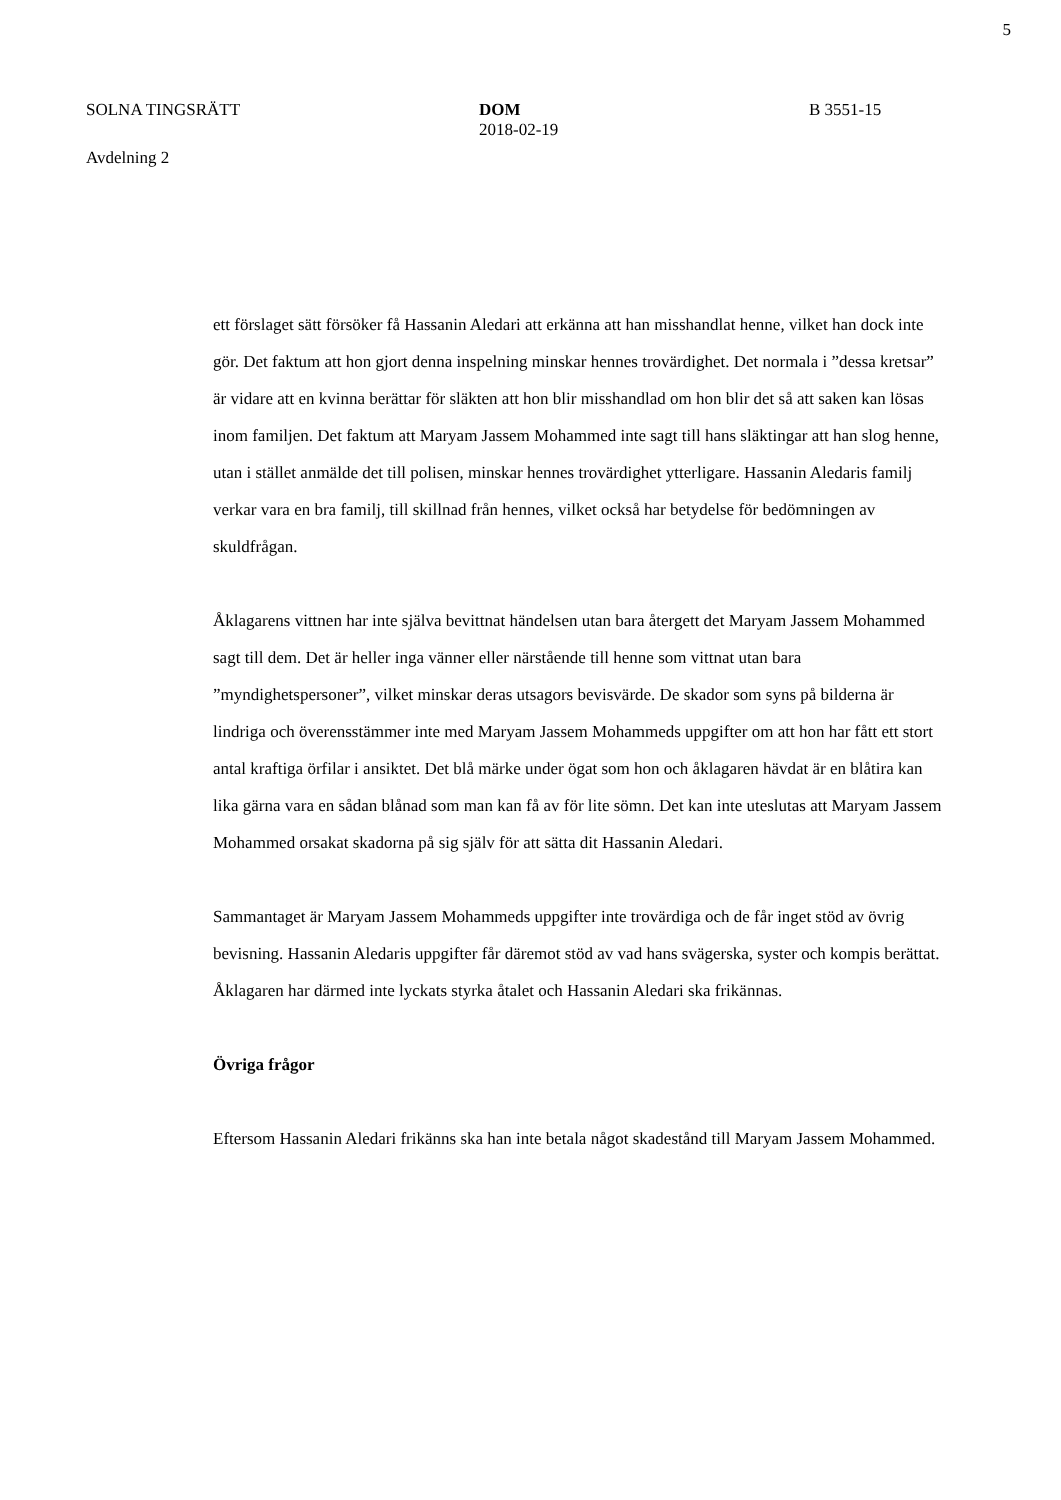5
SOLNA TINGSRÄTT
Avdelning 2
DOM
2018-02-19
B 3551-15
ett förslaget sätt försöker få Hassanin Aledari att erkänna att han misshandlat henne, vilket han dock inte gör. Det faktum att hon gjort denna inspelning minskar hennes trovärdighet. Det normala i ”dessa kretsar” är vidare att en kvinna berättar för släkten att hon blir misshandlad om hon blir det så att saken kan lösas inom familjen. Det faktum att Maryam Jassem Mohammed inte sagt till hans släktingar att han slog henne, utan i stället anmälde det till polisen, minskar hennes trovärdighet ytterligare. Hassanin Aledaris familj verkar vara en bra familj, till skillnad från hennes, vilket också har betydelse för bedömningen av skuldfrågan.
Åklagarens vittnen har inte själva bevittnat händelsen utan bara återgett det Maryam Jassem Mohammed sagt till dem. Det är heller inga vänner eller närstående till henne som vittnat utan bara ”myndighetspersoner”, vilket minskar deras utsagors bevisvärde. De skador som syns på bilderna är lindriga och överensstämmer inte med Maryam Jassem Mohammeds uppgifter om att hon har fått ett stort antal kraftiga örfilar i ansiktet. Det blå märke under ögat som hon och åklagaren hävdat är en blåtira kan lika gärna vara en sådan blånad som man kan få av för lite sömn. Det kan inte uteslutas att Maryam Jassem Mohammed orsakat skadorna på sig själv för att sätta dit Hassanin Aledari.
Sammantaget är Maryam Jassem Mohammeds uppgifter inte trovärdiga och de får inget stöd av övrig bevisning. Hassanin Aledaris uppgifter får däremot stöd av vad hans svägerska, syster och kompis berättat. Åklagaren har därmed inte lyckats styrka åtalet och Hassanin Aledari ska frikännas.
Övriga frågor
Eftersom Hassanin Aledari frikänns ska han inte betala något skadestånd till Maryam Jassem Mohammed.